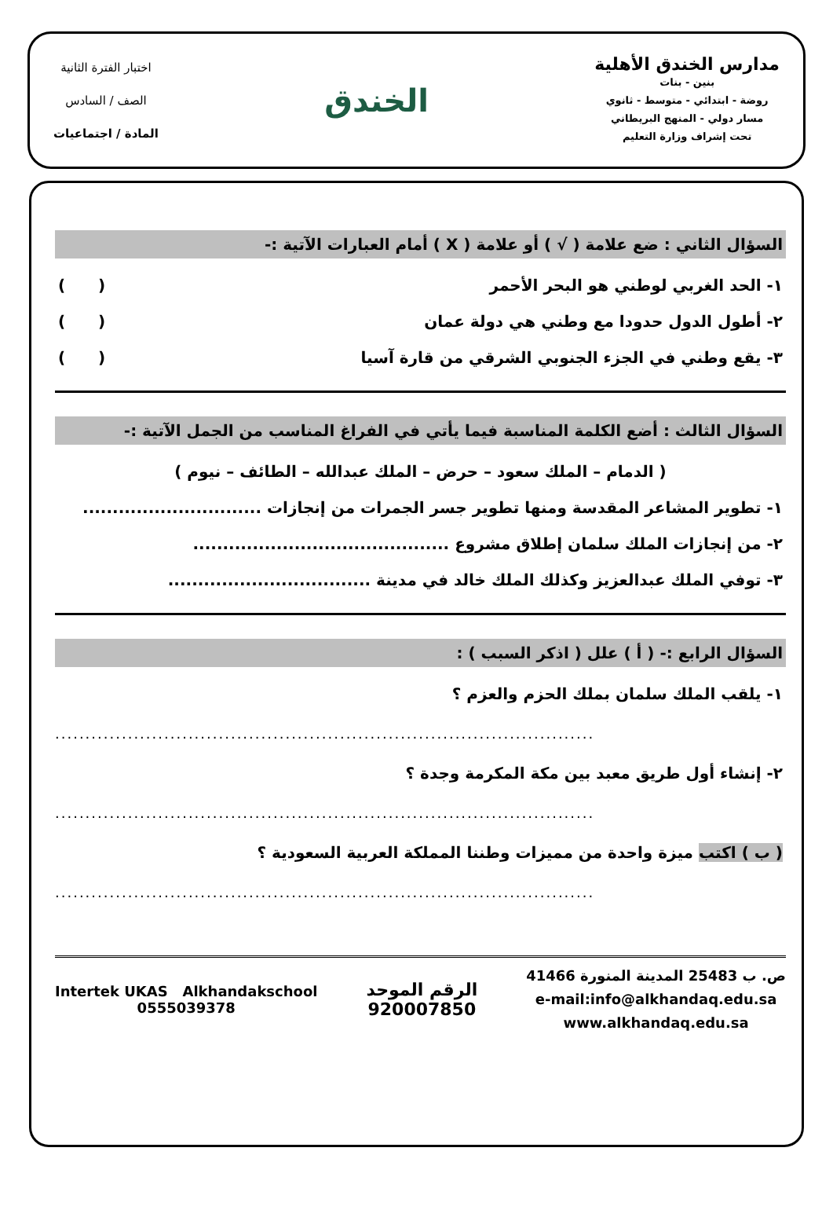مدارس الخندق الأهلية
بنين - بنات
روضة - ابتدائي - متوسط - ثانوي
مسار دولي - المنهج البريطاني
تحت إشراف وزارة التعليم
الخندق
اختبار الفترة الثانية
الصف / السادس
المادة / اجتماعيات
السؤال الثاني : ضع علامة ( √ ) أو علامة ( X ) أمام العبارات الآتية :-
١- الحد الغربي لوطني هو البحر الأحمر ( )
٢- أطول الدول حدودا مع وطني هي دولة عمان ( )
٣- يقع وطني في الجزء الجنوبي الشرقي من قارة آسيا ( )
السؤال الثالث : أضع الكلمة المناسبة فيما يأتي في الفراغ المناسب من الجمل الآتية :-
( الدمام – الملك سعود – حرض – الملك عبدالله – الطائف – نيوم )
١- تطوير المشاعر المقدسة ومنها تطوير جسر الجمرات من إنجازات ..............................
٢- من إنجازات الملك سلمان إطلاق مشروع ...........................................
٣- توفي الملك عبدالعزيز وكذلك الملك خالد في مدينة ..................................
السؤال الرابع :- ( أ ) علل ( اذكر السبب ) :
١- يلقب الملك سلمان بملك الحزم والعزم ؟
.........................................................................................
٢- إنشاء أول طريق معبد بين مكة المكرمة وجدة ؟
.........................................................................................
( ب ) اكتب ميزة واحدة من مميزات وطننا المملكة العربية السعودية ؟
.........................................................................................
ص. ب 25483 المدينة المنورة 41466
e-mail:info@alkhandaq.edu.sa
www.alkhandaq.edu.sa
الرقم الموحد
920007850
Intertek UKAS Alkhandakschool
0555039378